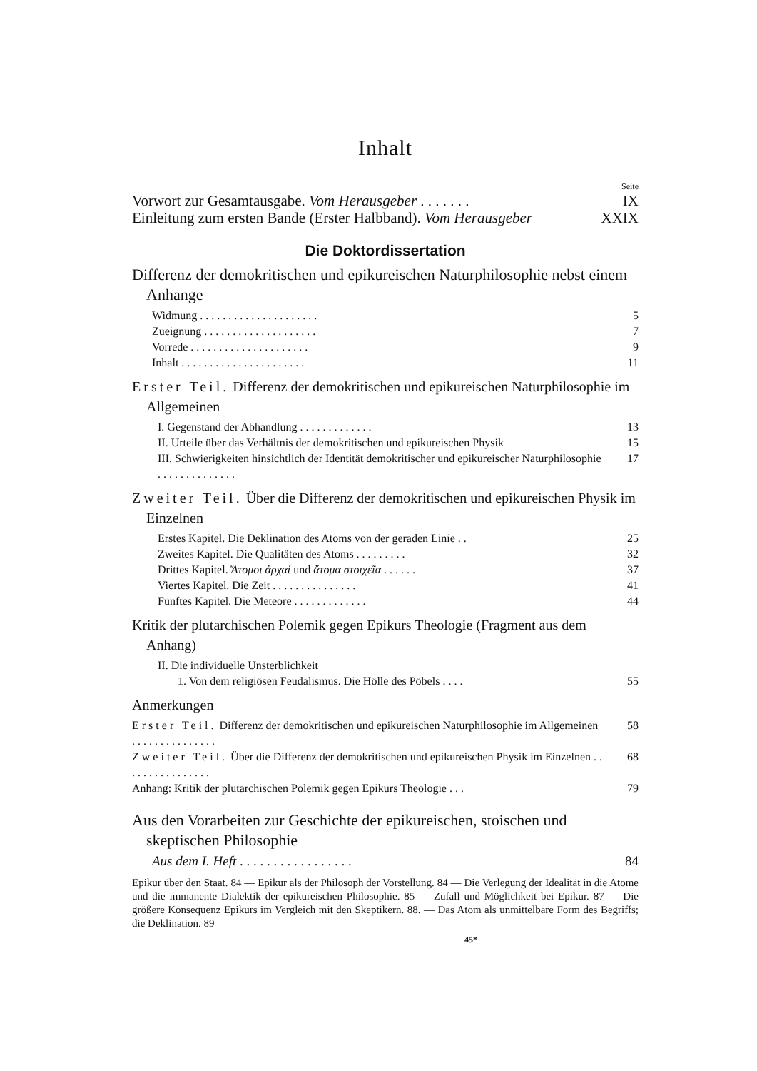Inhalt
Seite
Vorwort zur Gesamtausgabe. Vom Herausgeber . . . . . . . IX
Einleitung zum ersten Bande (Erster Halbband). Vom Herausgeber XXIX
Die Doktordissertation
Differenz der demokritischen und epikureischen Naturphilosophie nebst einem Anhange
Widmung . . . . . . . . . . . . . . . . . . . . . 5
Zueignung . . . . . . . . . . . . . . . . . . . . 7
Vorrede . . . . . . . . . . . . . . . . . . . . . 9
Inhalt . . . . . . . . . . . . . . . . . . . . . . 11
Erster Teil. Differenz der demokritischen und epikureischen Naturphilosophie im Allgemeinen
I. Gegenstand der Abhandlung . . . . . . . . . . . . . 13
II. Urteile über das Verhältnis der demokritischen und epikureischen Physik 15
III. Schwierigkeiten hinsichtlich der Identität demokritischer und epikureischer Naturphilosophie . . . . . . . . . . . . . . 17
Zweiter Teil. Über die Differenz der demokritischen und epikureischen Physik im Einzelnen
Erstes Kapitel. Die Deklination des Atoms von der geraden Linie . . 25
Zweites Kapitel. Die Qualitäten des Atoms . . . . . . . . . 32
Drittes Kapitel. Ἄτομοι ἀρχαί und ἄτομα στοιχεῖα . . . . . . 37
Viertes Kapitel. Die Zeit . . . . . . . . . . . . . . . 41
Fünftes Kapitel. Die Meteore . . . . . . . . . . . . . 44
Kritik der plutarchischen Polemik gegen Epikurs Theologie (Fragment aus dem Anhang)
II. Die individuelle Unsterblichkeit
1. Von dem religiösen Feudalismus. Die Hölle des Pöbels . . . . 55
Anmerkungen
Erster Teil. Differenz der demokritischen und epikureischen Naturphilosophie im Allgemeinen . . . . . . . . . . . . . . . 58
Zweiter Teil. Über die Differenz der demokritischen und epikureischen Physik im Einzelnen . . . . . . . . . . . . . . . . 68
Anhang: Kritik der plutarchischen Polemik gegen Epikurs Theologie . . . 79
Aus den Vorarbeiten zur Geschichte der epikureischen, stoischen und skeptischen Philosophie
Aus dem I. Heft . . . . . . . . . . . . . . . . . 84
Epikur über den Staat. 84 — Epikur als der Philosoph der Vorstellung. 84 — Die Verlegung der Idealität in die Atome und die immanente Dialektik der epikureischen Philosophie. 85 — Zufall und Möglichkeit bei Epikur. 87 — Die größere Konsequenz Epikurs im Vergleich mit den Skeptikern. 88. — Das Atom als unmittelbare Form des Begriffs; die Deklination. 89
45*